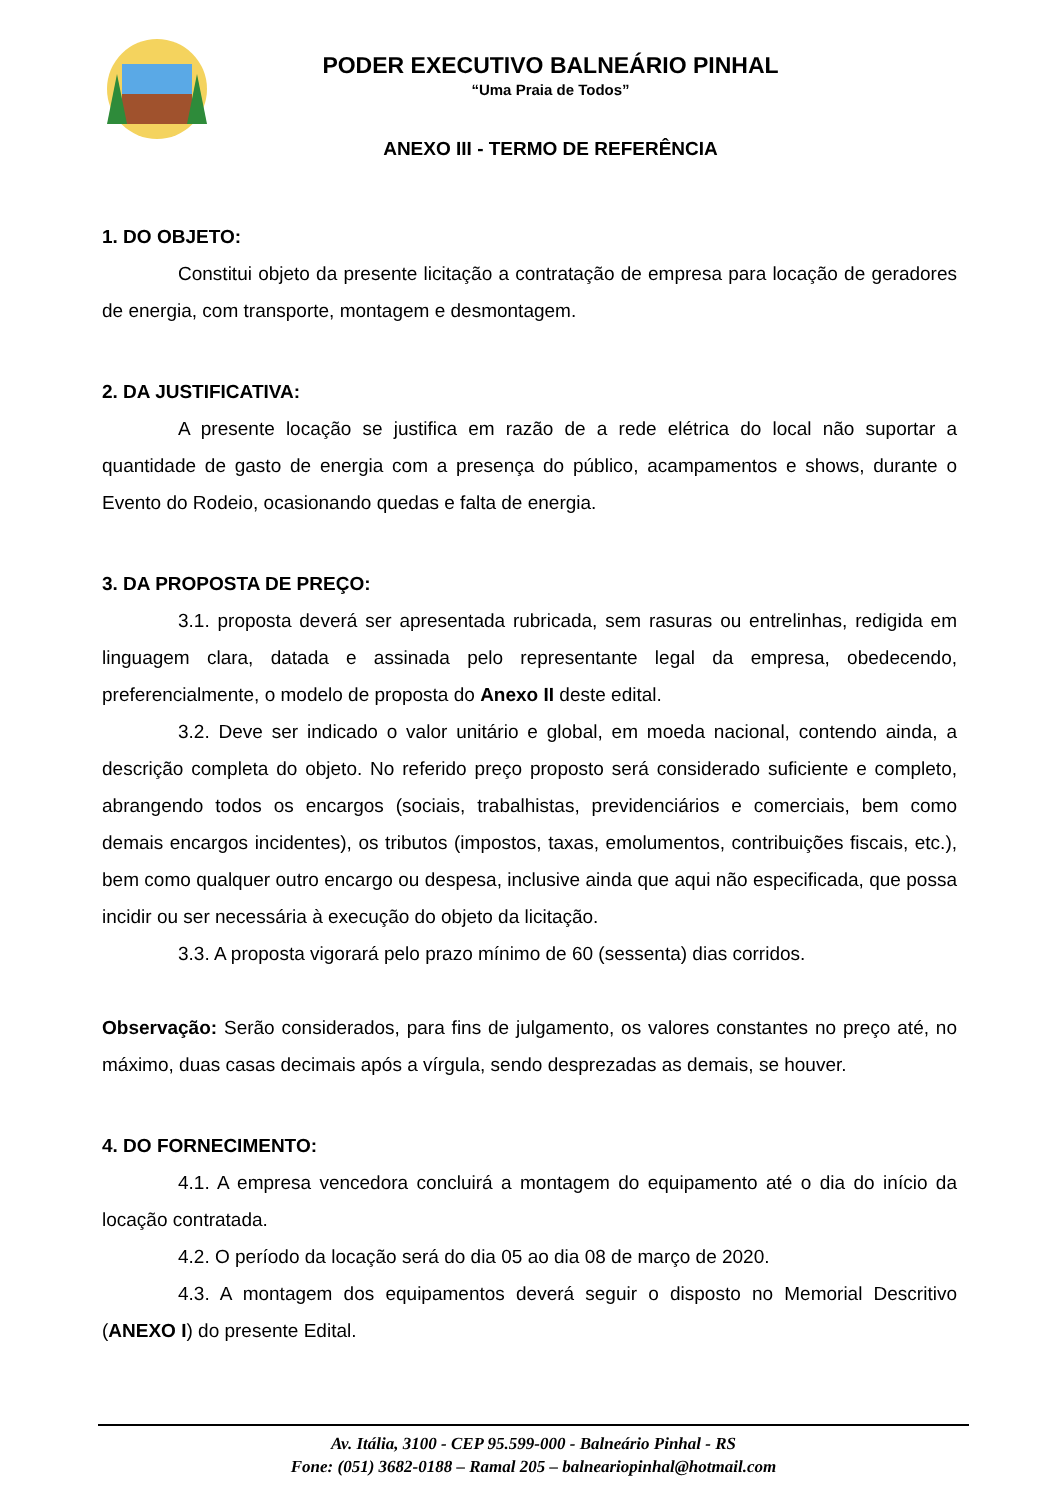PODER EXECUTIVO BALNEÁRIO PINHAL
“Uma Praia de Todos”
ANEXO III - TERMO DE REFERÊNCIA
1. DO OBJETO:
Constitui objeto da presente licitação a contratação de empresa para locação de geradores de energia, com transporte, montagem e desmontagem.
2. DA JUSTIFICATIVA:
A presente locação se justifica em razão de a rede elétrica do local não suportar a quantidade de gasto de energia com a presença do público, acampamentos e shows, durante o Evento do Rodeio, ocasionando quedas e falta de energia.
3. DA PROPOSTA DE PREÇO:
3.1. proposta deverá ser apresentada rubricada, sem rasuras ou entrelinhas, redigida em linguagem clara, datada e assinada pelo representante legal da empresa, obedecendo, preferencialmente, o modelo de proposta do Anexo II deste edital.
3.2. Deve ser indicado o valor unitário e global, em moeda nacional, contendo ainda, a descrição completa do objeto. No referido preço proposto será considerado suficiente e completo, abrangendo todos os encargos (sociais, trabalhistas, previdenciários e comerciais, bem como demais encargos incidentes), os tributos (impostos, taxas, emolumentos, contribuições fiscais, etc.), bem como qualquer outro encargo ou despesa, inclusive ainda que aqui não especificada, que possa incidir ou ser necessária à execução do objeto da licitação.
3.3. A proposta vigorará pelo prazo mínimo de 60 (sessenta) dias corridos.
Observação: Serão considerados, para fins de julgamento, os valores constantes no preço até, no máximo, duas casas decimais após a vírgula, sendo desprezadas as demais, se houver.
4. DO FORNECIMENTO:
4.1. A empresa vencedora concluirá a montagem do equipamento até o dia do início da locação contratada.
4.2. O período da locação será do dia 05 ao dia 08 de março de 2020.
4.3. A montagem dos equipamentos deverá seguir o disposto no Memorial Descritivo (ANEXO I) do presente Edital.
Av. Itália, 3100 - CEP 95.599-000 - Balneário Pinhal - RS
Fone: (051) 3682-0188 – Ramal 205 – balneariopinhal@hotmail.com